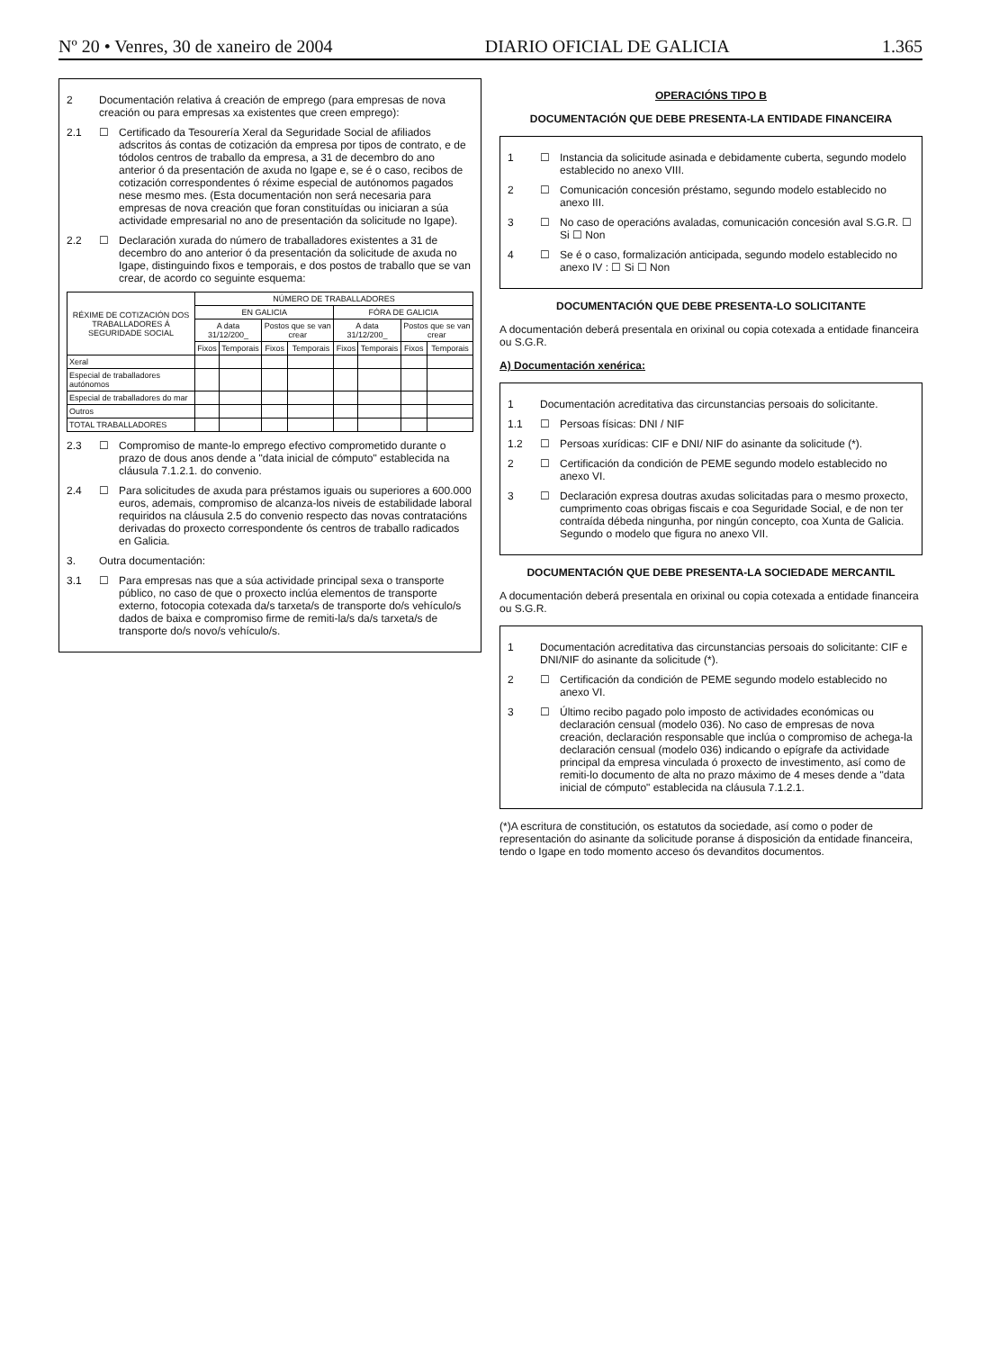Nº 20 • Venres, 30 de xaneiro de 2004 DIARIO OFICIAL DE GALICIA 1.365
2 Documentación relativa á creación de emprego (para empresas de nova creación ou para empresas xa existentes que creen emprego):
2.1 ☐ Certificado da Tesourería Xeral da Seguridade Social de afiliados adscritos ás contas de cotización da empresa por tipos de contrato, e de tódolos centros de traballo da empresa, a 31 de decembro do ano anterior ó da presentación de axuda no Igape e, se é o caso, recibos de cotización correspondentes ó réxime especial de autónomos pagados nese mesmo mes. (Esta documentación non será necesaria para empresas de nova creación que foran constituídas ou iniciaran a súa actividade empresarial no ano de presentación da solicitude no Igape).
2.2 ☐ Declaración xurada do número de traballadores existentes a 31 de decembro do ano anterior ó da presentación da solicitude de axuda no Igape, distinguindo fixos e temporais, e dos postos de traballo que se van crear, de acordo co seguinte esquema:
| RÉXIME DE COTIZACIÓN DOS TRABALLADORES Á SEGURIDADE SOCIAL | NÚMERO DE TRABALLADORES | | | | | | | |
| --- | --- | --- | --- | --- | --- | --- | --- | --- |
| | EN GALICIA | | | | FÓRA DE GALICIA | | | |
| | A data 31/12/200_ | | Postos que se van crear | | A data 31/12/200_ | | Postos que se van crear | |
| | Fixos | Temporais | Fixos | Temporais | Fixos | Temporais | Fixos | Temporais |
| Xeral | | | | | | | | |
| Especial de traballadores autónomos | | | | | | | | |
| Especial de traballadores do mar | | | | | | | | |
| Outros | | | | | | | | |
| TOTAL TRABALLADORES | | | | | | | | |
2.3 ☐ Compromiso de mante-lo emprego efectivo comprometido durante o prazo de dous anos dende a "data inicial de cómputo" establecida na cláusula 7.1.2.1. do convenio.
2.4 ☐ Para solicitudes de axuda para préstamos iguais ou superiores a 600.000 euros, ademais, compromiso de alcanza-los niveis de estabilidade laboral requiridos na cláusula 2.5 do convenio respecto das novas contratacións derivadas do proxecto correspondente ós centros de traballo radicados en Galicia.
3. Outra documentación:
3.1 ☐ Para empresas nas que a súa actividade principal sexa o transporte público, no caso de que o proxecto inclúa elementos de transporte externo, fotocopia cotexada da/s tarxeta/s de transporte do/s vehículo/s dados de baixa e compromiso firme de remiti-la/s da/s tarxeta/s de transporte do/s novo/s vehículo/s.
OPERACIÓNS TIPO B
DOCUMENTACIÓN QUE DEBE PRESENTA-LA ENTIDADE FINANCEIRA
1 ☐ Instancia da solicitude asinada e debidamente cuberta, segundo modelo establecido no anexo VIII.
2 ☐ Comunicación concesión préstamo, segundo modelo establecido no anexo III.
3 ☐ No caso de operacións avaladas, comunicación concesión aval S.G.R. ☐ Si ☐ Non
4 ☐ Se é o caso, formalización anticipada, segundo modelo establecido no anexo IV : ☐ Si ☐ Non
DOCUMENTACIÓN QUE DEBE PRESENTA-LO SOLICITANTE
A documentación deberá presentala en orixinal ou copia cotexada a entidade financeira ou S.G.R.
A) Documentación xenérica:
1 Documentación acreditativa das circunstancias persoais do solicitante.
1.1 ☐ Persoas físicas: DNI / NIF
1.2 ☐ Persoas xurídicas: CIF e DNI/ NIF do asinante da solicitude (*).
2 ☐ Certificación da condición de PEME segundo modelo establecido no anexo VI.
3 ☐ Declaración expresa doutras axudas solicitadas para o mesmo proxecto, cumprimento coas obrigas fiscais e coa Seguridade Social, e de non ter contraída débeda ningunha, por ningún concepto, coa Xunta de Galicia. Segundo o modelo que figura no anexo VII.
DOCUMENTACIÓN QUE DEBE PRESENTA-LA SOCIEDADE MERCANTIL
A documentación deberá presentala en orixinal ou copia cotexada a entidade financeira ou S.G.R.
1 Documentación acreditativa das circunstancias persoais do solicitante: CIF e DNI/NIF do asinante da solicitude (*).
2 ☐ Certificación da condición de PEME segundo modelo establecido no anexo VI.
3 ☐ Último recibo pagado polo imposto de actividades económicas ou declaración censual (modelo 036). No caso de empresas de nova creación, declaración responsable que inclúa o compromiso de achega-la declaración censual (modelo 036) indicando o epígrafe da actividade principal da empresa vinculada ó proxecto de investimento, así como de remiti-lo documento de alta no prazo máximo de 4 meses dende a "data inicial de cómputo" establecida na cláusula 7.1.2.1.
(*)A escritura de constitución, os estatutos da sociedade, así como o poder de representación do asinante da solicitude poranse á disposición da entidade financeira, tendo o Igape en todo momento acceso ós devanditos documentos.